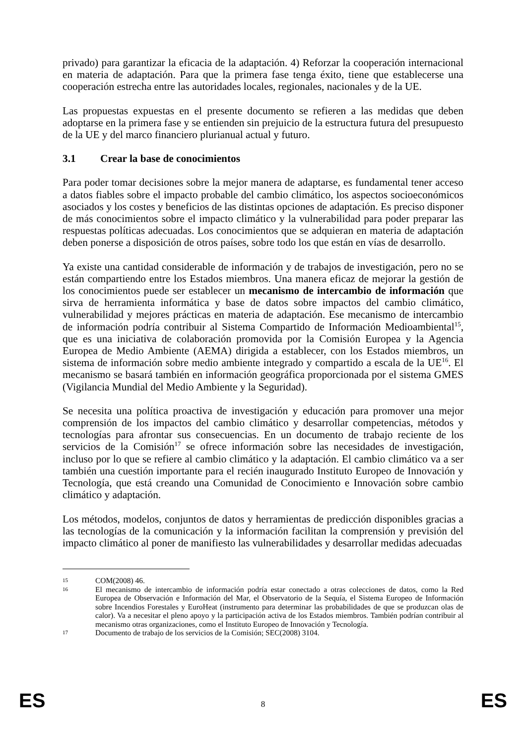privado) para garantizar la eficacia de la adaptación. 4) Reforzar la cooperación internacional en materia de adaptación. Para que la primera fase tenga éxito, tiene que establecerse una cooperación estrecha entre las autoridades locales, regionales, nacionales y de la UE.
Las propuestas expuestas en el presente documento se refieren a las medidas que deben adoptarse en la primera fase y se entienden sin prejuicio de la estructura futura del presupuesto de la UE y del marco financiero plurianual actual y futuro.
3.1 Crear la base de conocimientos
Para poder tomar decisiones sobre la mejor manera de adaptarse, es fundamental tener acceso a datos fiables sobre el impacto probable del cambio climático, los aspectos socioeconómicos asociados y los costes y beneficios de las distintas opciones de adaptación. Es preciso disponer de más conocimientos sobre el impacto climático y la vulnerabilidad para poder preparar las respuestas políticas adecuadas. Los conocimientos que se adquieran en materia de adaptación deben ponerse a disposición de otros países, sobre todo los que están en vías de desarrollo.
Ya existe una cantidad considerable de información y de trabajos de investigación, pero no se están compartiendo entre los Estados miembros. Una manera eficaz de mejorar la gestión de los conocimientos puede ser establecer un mecanismo de intercambio de información que sirva de herramienta informática y base de datos sobre impactos del cambio climático, vulnerabilidad y mejores prácticas en materia de adaptación. Ese mecanismo de intercambio de información podría contribuir al Sistema Compartido de Información Medioambiental<sup>15</sup>, que es una iniciativa de colaboración promovida por la Comisión Europea y la Agencia Europea de Medio Ambiente (AEMA) dirigida a establecer, con los Estados miembros, un sistema de información sobre medio ambiente integrado y compartido a escala de la UE<sup>16</sup>. El mecanismo se basará también en información geográfica proporcionada por el sistema GMES (Vigilancia Mundial del Medio Ambiente y la Seguridad).
Se necesita una política proactiva de investigación y educación para promover una mejor comprensión de los impactos del cambio climático y desarrollar competencias, métodos y tecnologías para afrontar sus consecuencias. En un documento de trabajo reciente de los servicios de la Comisión<sup>17</sup> se ofrece información sobre las necesidades de investigación, incluso por lo que se refiere al cambio climático y la adaptación. El cambio climático va a ser también una cuestión importante para el recién inaugurado Instituto Europeo de Innovación y Tecnología, que está creando una Comunidad de Conocimiento e Innovación sobre cambio climático y adaptación.
Los métodos, modelos, conjuntos de datos y herramientas de predicción disponibles gracias a las tecnologías de la comunicación y la información facilitan la comprensión y previsión del impacto climático al poner de manifiesto las vulnerabilidades y desarrollar medidas adecuadas
15
COM(2008) 46.
16
El mecanismo de intercambio de información podría estar conectado a otras colecciones de datos, como la Red Europea de Observación e Información del Mar, el Observatorio de la Sequía, el Sistema Europeo de Información sobre Incendios Forestales y EuroHeat (instrumento para determinar las probabilidades de que se produzcan olas de calor). Va a necesitar el pleno apoyo y la participación activa de los Estados miembros. También podrían contribuir al mecanismo otras organizaciones, como el Instituto Europeo de Innovación y Tecnología.
17
Documento de trabajo de los servicios de la Comisión; SEC(2008) 3104.
ES
8
ES